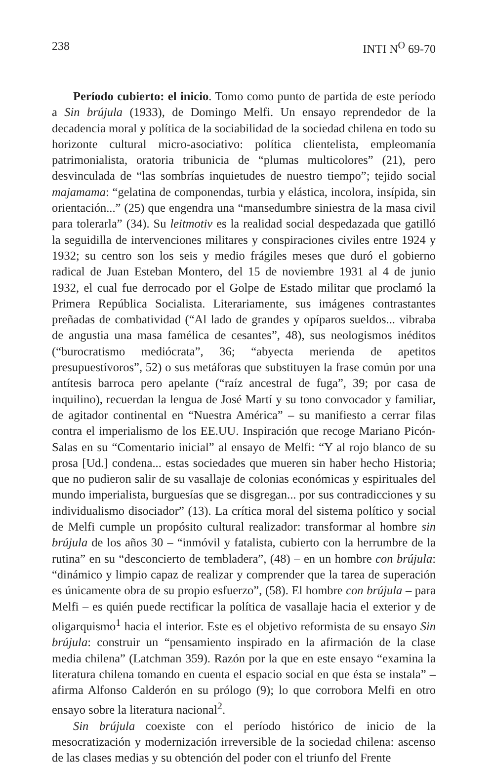238 INTI N<sup>O</sup> 69-70
Período cubierto: el inicio. Tomo como punto de partida de este período a Sin brújula (1933), de Domingo Melfi. Un ensayo reprendedor de la decadencia moral y política de la sociabilidad de la sociedad chilena en todo su horizonte cultural micro-asociativo: política clientelista, empleomanía patrimonialista, oratoria tribunicia de “plumas multicolores” (21), pero desvinculada de “las sombrías inquietudes de nuestro tiempo”; tejido social majamama: “gelatina de componendas, turbia y elástica, incolora, insípida, sin orientación...” (25) que engendra una “mansedumbre siniestra de la masa civil para tolerarla” (34). Su leitmotiv es la realidad social despedazada que gatilló la seguidilla de intervenciones militares y conspiraciones civiles entre 1924 y 1932; su centro son los seis y medio frágiles meses que duró el gobierno radical de Juan Esteban Montero, del 15 de noviembre 1931 al 4 de junio 1932, el cual fue derrocado por el Golpe de Estado militar que proclamó la Primera República Socialista. Literariamente, sus imágenes contrastantes preñadas de combatividad (“Al lado de grandes y opíparos sueldos... vibraba de angustia una masa famélica de cesantes”, 48), sus neologismos inéditos (“burocratismo mediócrata”, 36; “abyecta merienda de apetitos presupuestívoros”, 52) o sus metáforas que substituyen la frase común por una antítesis barroca pero apelante (“raíz ancestral de fuga”, 39; por casa de inquilino), recuerdan la lengua de José Martí y su tono convocador y familiar, de agitador continental en “Nuestra América” – su manifiesto a cerrar filas contra el imperialismo de los EE.UU. Inspiración que recoge Mariano Picón-Salas en su “Comentario inicial” al ensayo de Melfi: “Y al rojo blanco de su prosa [Ud.] condena... estas sociedades que mueren sin haber hecho Historia; que no pudieron salir de su vasallaje de colonias económicas y espirituales del mundo imperialista, burguesías que se disgregan... por sus contradicciones y su individualismo disociador” (13). La crítica moral del sistema político y social de Melfi cumple un propósito cultural realizador: transformar al hombre sin brújula de los años 30 – “inmóvil y fatalista, cubierto con la herrumbre de la rutina” en su “desconcierto de tembladera”, (48) – en un hombre con brújula: “dinámico y limpio capaz de realizar y comprender que la tarea de superación es únicamente obra de su propio esfuerzo”, (58). El hombre con brújula – para Melfi – es quién puede rectificar la política de vasallaje hacia el exterior y de oligarquismo<sup>1</sup> hacia el interior. Este es el objetivo reformista de su ensayo Sin brújula: construir un “pensamiento inspirado en la afirmación de la clase media chilena” (Latchman 359). Razón por la que en este ensayo “examina la literatura chilena tomando en cuenta el espacio social en que ésta se instala” – afirma Alfonso Calderón en su prólogo (9); lo que corrobora Melfi en otro ensayo sobre la literatura nacional<sup>2</sup>.
Sin brújula coexiste con el período histórico de inicio de la mesocratización y modernización irreversible de la sociedad chilena: ascenso de las clases medias y su obtención del poder con el triunfo del Frente